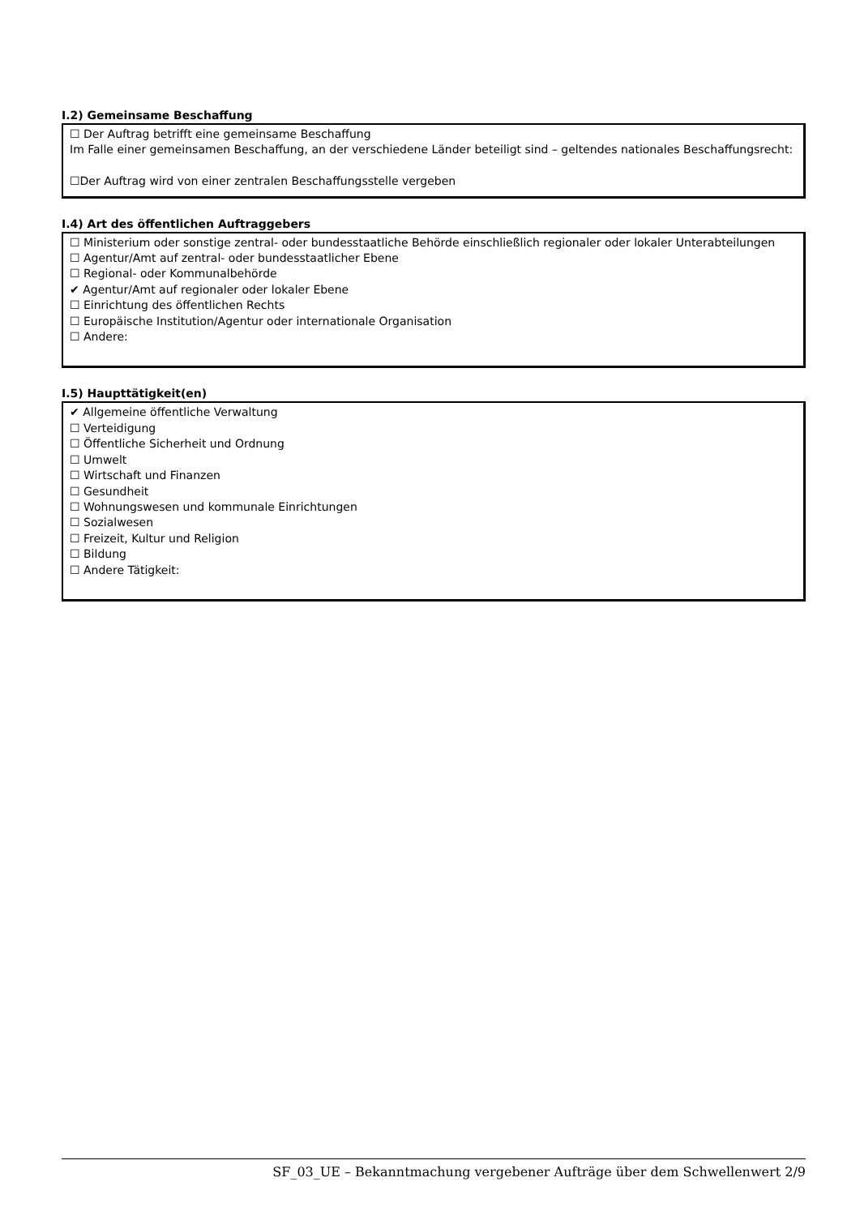I.2) Gemeinsame Beschaffung
☐ Der Auftrag betrifft eine gemeinsame Beschaffung
Im Falle einer gemeinsamen Beschaffung, an der verschiedene Länder beteiligt sind – geltendes nationales Beschaffungsrecht:
☐Der Auftrag wird von einer zentralen Beschaffungsstelle vergeben
I.4) Art des öffentlichen Auftraggebers
☐ Ministerium oder sonstige zentral- oder bundesstaatliche Behörde einschließlich regionaler oder lokaler Unterabteilungen
☐ Agentur/Amt auf zentral- oder bundesstaatlicher Ebene
☐ Regional- oder Kommunalbehörde
✔ Agentur/Amt auf regionaler oder lokaler Ebene
☐ Einrichtung des öffentlichen Rechts
☐ Europäische Institution/Agentur oder internationale Organisation
☐ Andere:
I.5) Haupttätigkeit(en)
✔ Allgemeine öffentliche Verwaltung
☐ Verteidigung
☐ Öffentliche Sicherheit und Ordnung
☐ Umwelt
☐ Wirtschaft und Finanzen
☐ Gesundheit
☐ Wohnungswesen und kommunale Einrichtungen
☐ Sozialwesen
☐ Freizeit, Kultur und Religion
☐ Bildung
☐ Andere Tätigkeit:
SF_03_UE – Bekanntmachung vergebener Aufträge über dem Schwellenwert 2/9